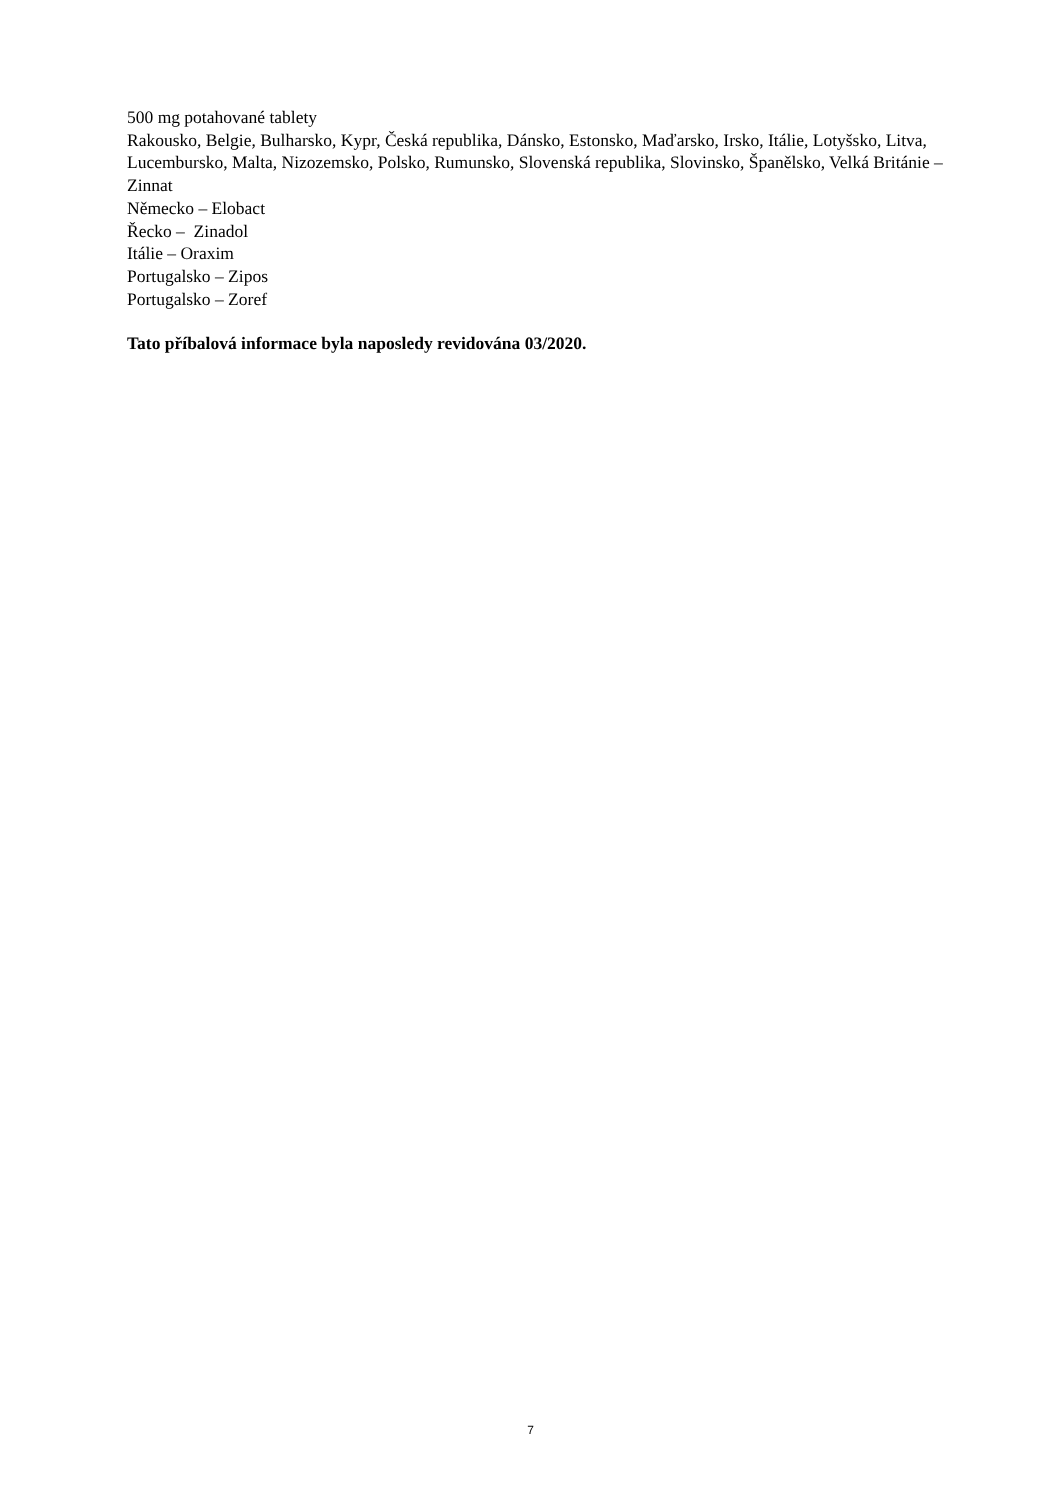500 mg potahované tablety
Rakousko, Belgie, Bulharsko, Kypr, Česká republika, Dánsko, Estonsko, Maďarsko, Irsko, Itálie, Lotyšsko, Litva, Lucembursko, Malta, Nizozemsko, Polsko, Rumunsko, Slovenská republika, Slovinsko, Španělsko, Velká Británie – Zinnat
Německo – Elobact
Řecko – Zinadol
Itálie – Oraxim
Portugalsko – Zipos
Portugalsko – Zoref
Tato příbalová informace byla naposledy revidována 03/2020.
7